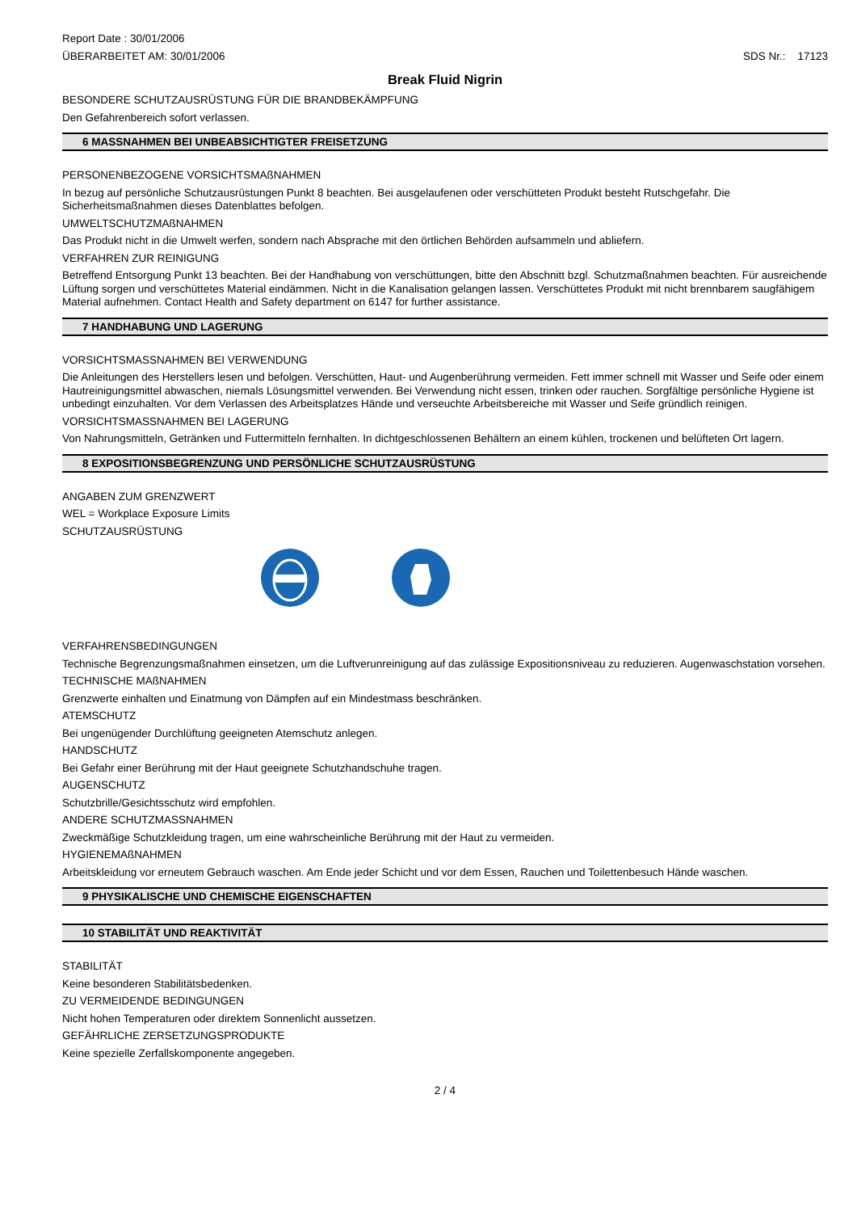Report Date : 30/01/2006
ÜBERARBEITET AM: 30/01/2006 SDS Nr.: 17123
Break Fluid Nigrin
BESONDERE SCHUTZAUSRÜSTUNG FÜR DIE BRANDBEKÄMPFUNG
Den Gefahrenbereich sofort verlassen.
6 MASSNAHMEN BEI UNBEABSICHTIGTER FREISETZUNG
PERSONENBEZOGENE VORSICHTSMAßNAHMEN
In bezug auf persönliche Schutzausrüstungen Punkt 8 beachten. Bei ausgelaufenen oder verschütteten Produkt besteht Rutschgefahr. Die Sicherheitsmaßnahmen dieses Datenblattes befolgen.
UMWELTSCHUTZMAßNAHMEN
Das Produkt nicht in die Umwelt werfen, sondern nach Absprache mit den örtlichen Behörden aufsammeln und abliefern.
VERFAHREN ZUR REINIGUNG
Betreffend Entsorgung Punkt 13 beachten. Bei der Handhabung von verschüttungen, bitte den Abschnitt bzgl. Schutzmaßnahmen beachten. Für ausreichende Lüftung sorgen und verschüttetes Material eindämmen. Nicht in die Kanalisation gelangen lassen. Verschüttetes Produkt mit nicht brennbarem saugfähigem Material aufnehmen. Contact Health and Safety department on 6147 for further assistance.
7 HANDHABUNG UND LAGERUNG
VORSICHTSMASSNAHMEN BEI VERWENDUNG
Die Anleitungen des Herstellers lesen und befolgen. Verschütten, Haut- und Augenberührung vermeiden. Fett immer schnell mit Wasser und Seife oder einem Hautreinigungsmittel abwaschen, niemals Lösungsmittel verwenden. Bei Verwendung nicht essen, trinken oder rauchen. Sorgfältige persönliche Hygiene ist unbedingt einzuhalten. Vor dem Verlassen des Arbeitsplatzes Hände und verseuchte Arbeitsbereiche mit Wasser und Seife gründlich reinigen.
VORSICHTSMASSNAHMEN BEI LAGERUNG
Von Nahrungsmitteln, Getränken und Futtermitteln fernhalten. In dichtgeschlossenen Behältern an einem kühlen, trockenen und belüfteten Ort lagern.
8 EXPOSITIONSBEGRENZUNG UND PERSÖNLICHE SCHUTZAUSRÜSTUNG
ANGABEN ZUM GRENZWERT
WEL = Workplace Exposure Limits
SCHUTZAUSRÜSTUNG
VERFAHRENSBEDINGUNGEN
Technische Begrenzungsmaßnahmen einsetzen, um die Luftverunreinigung auf das zulässige Expositionsniveau zu reduzieren. Augenwaschstation vorsehen.
TECHNISCHE MAßNAHMEN
Grenzwerte einhalten und Einatmung von Dämpfen auf ein Mindestmass beschränken.
ATEMSCHUTZ
Bei ungenügender Durchlüftung geeigneten Atemschutz anlegen.
HANDSCHUTZ
Bei Gefahr einer Berührung mit der Haut geeignete Schutzhandschuhe tragen.
AUGENSCHUTZ
Schutzbrille/Gesichtsschutz wird empfohlen.
ANDERE SCHUTZMASSNAHMEN
Zweckmäßige Schutzkleidung tragen, um eine wahrscheinliche Berührung mit der Haut zu vermeiden.
HYGIENEMAßNAHMEN
Arbeitskleidung vor erneutem Gebrauch waschen. Am Ende jeder Schicht und vor dem Essen, Rauchen und Toilettenbesuch Hände waschen.
9 PHYSIKALISCHE UND CHEMISCHE EIGENSCHAFTEN
10 STABILITÄT UND REAKTIVITÄT
STABILITÄT
Keine besonderen Stabilitätsbedenken.
ZU VERMEIDENDE BEDINGUNGEN
Nicht hohen Temperaturen oder direktem Sonnenlicht aussetzen.
GEFÄHRLICHE ZERSETZUNGSPRODUKTE
Keine spezielle Zerfallskomponente angegeben.
2 / 4